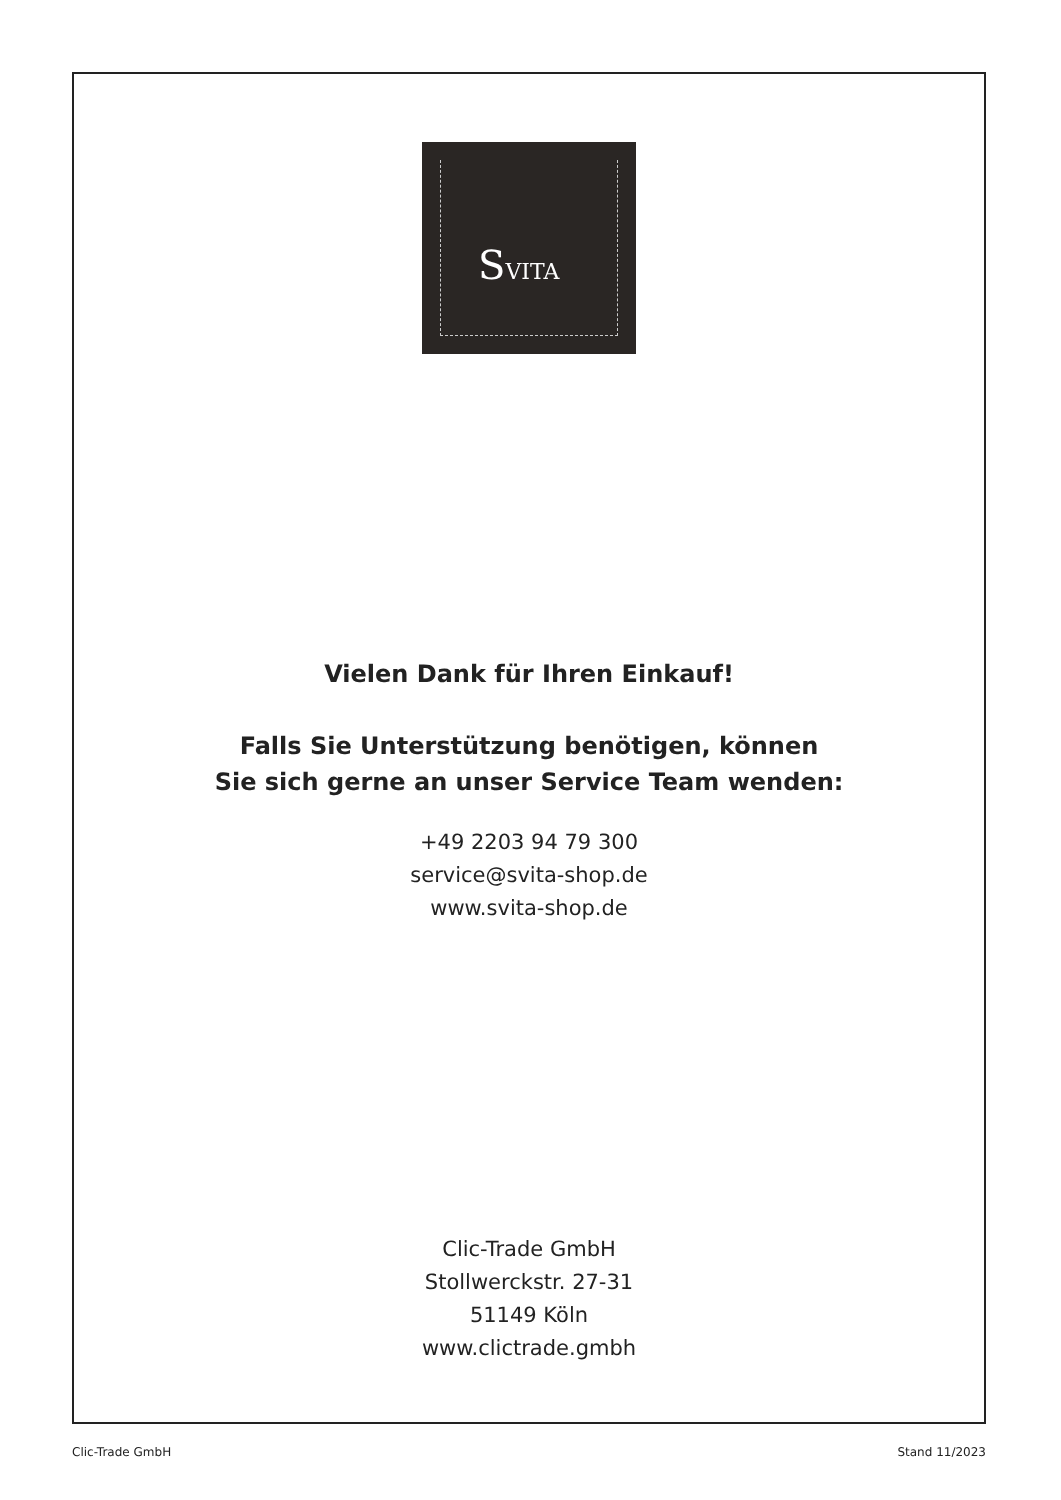SVITA
Vielen Dank für Ihren Einkauf!
Falls Sie Unterstützung benötigen, können
Sie sich gerne an unser Service Team wenden:
+49 2203 94 79 300
service@svita-shop.de
www.svita-shop.de
Clic-Trade GmbH
Stollwerckstr. 27-31
51149 Köln
www.clictrade.gmbh
Clic-Trade GmbH Stand 11/2023